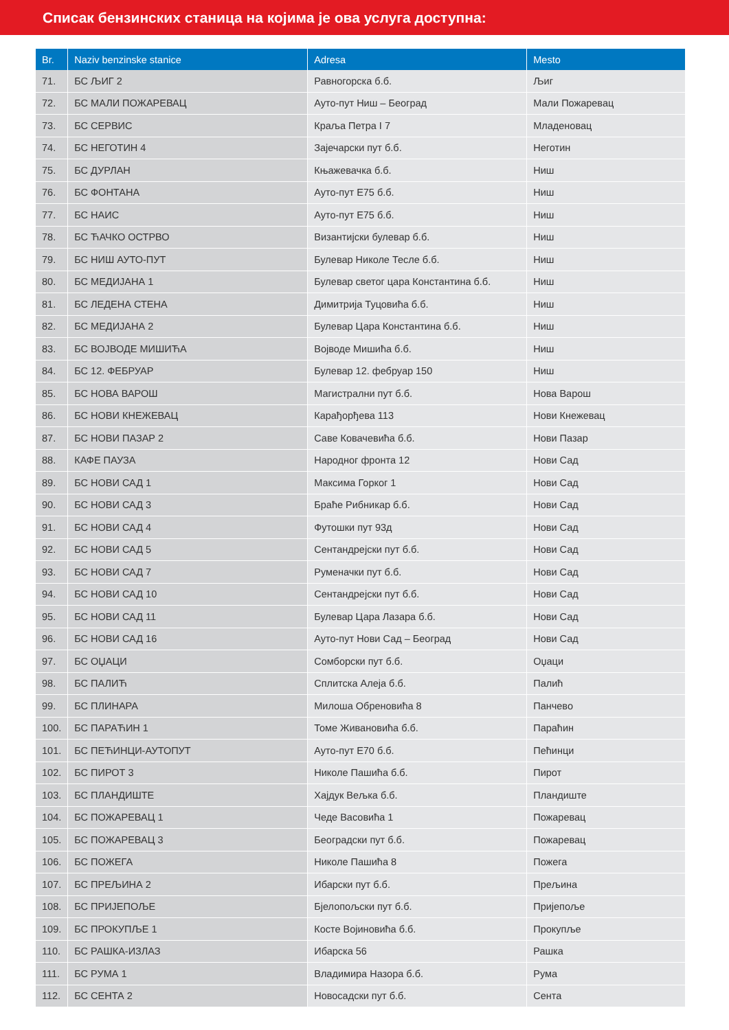Списак бензинских станица на којима је ова услуга доступна:
| Br. | Naziv benzinske stanice | Adresa | Mesto |
| --- | --- | --- | --- |
| 71. | БС ЉИГ 2 | Равногорска б.б. | Љиг |
| 72. | БС МАЛИ ПОЖАРЕВАЦ | Ауто-пут Ниш – Београд | Мали Пожаревац |
| 73. | БС СЕРВИС | Краља Петра I 7 | Младеновац |
| 74. | БС НЕГОТИН 4 | Зајечарски пут б.б. | Неготин |
| 75. | БС ДУРЛАН | Књажевачка б.б. | Ниш |
| 76. | БС ФОНТАНА | Ауто-пут Е75 б.б. | Ниш |
| 77. | БС НАИС | Ауто-пут Е75 б.б. | Ниш |
| 78. | БС ЋАЧКО ОСТРВО | Византијски булевар б.б. | Ниш |
| 79. | БС НИШ АУТО-ПУТ | Булевар Николе Тесле б.б. | Ниш |
| 80. | БС МЕДИЈАНА 1 | Булевар светог цара Константина б.б. | Ниш |
| 81. | БС ЛЕДЕНА СТЕНА | Димитрија Туцовића б.б. | Ниш |
| 82. | БС МЕДИЈАНА 2 | Булевар Цара Константина б.б. | Ниш |
| 83. | БС ВОЈВОДЕ МИШИЋА | Војводе Мишића б.б. | Ниш |
| 84. | БС 12. ФЕБРУАР | Булевар 12. фебруар 150 | Ниш |
| 85. | БС НОВА ВАРОШ | Магистрални пут б.б. | Нова Варош |
| 86. | БС НОВИ КНЕЖЕВАЦ | Карађорђева 113 | Нови Кнежевац |
| 87. | БС НОВИ ПАЗАР 2 | Саве Ковачевића б.б. | Нови Пазар |
| 88. | КАФЕ ПАУЗА | Народног фронта 12 | Нови Сад |
| 89. | БС НОВИ САД 1 | Максима Горког 1 | Нови Сад |
| 90. | БС НОВИ САД 3 | Браће Рибникар б.б. | Нови Сад |
| 91. | БС НОВИ САД 4 | Футошки пут 93д | Нови Сад |
| 92. | БС НОВИ САД 5 | Сентандрејски пут б.б. | Нови Сад |
| 93. | БС НОВИ САД 7 | Руменачки пут б.б. | Нови Сад |
| 94. | БС НОВИ САД 10 | Сентандрејски пут б.б. | Нови Сад |
| 95. | БС НОВИ САД 11 | Булевар Цара Лазара б.б. | Нови Сад |
| 96. | БС НОВИ САД 16 | Ауто-пут Нови Сад – Београд | Нови Сад |
| 97. | БС ОЏАЦИ | Сомборски пут б.б. | Оџаци |
| 98. | БС ПАЛИЋ | Сплитска Алеја б.б. | Палић |
| 99. | БС ПЛИНАРА | Милоша Обреновића 8 | Панчево |
| 100. | БС ПАРАЋИН 1 | Томе Живановића б.б. | Параћин |
| 101. | БС ПЕЋИНЦИ-АУТОПУТ | Ауто-пут Е70 б.б. | Пећинци |
| 102. | БС ПИРОТ 3 | Николе Пашића б.б. | Пирот |
| 103. | БС ПЛАНДИШТЕ | Хајдук Вељка б.б. | Пландиште |
| 104. | БС ПОЖАРЕВАЦ 1 | Чеде Васовића 1 | Пожаревац |
| 105. | БС ПОЖАРЕВАЦ 3 | Београдски пут б.б. | Пожаревац |
| 106. | БС ПОЖЕГА | Николе Пашића 8 | Пожега |
| 107. | БС ПРЕЉИНА 2 | Ибарски пут б.б. | Прељина |
| 108. | БС ПРИЈЕПОЉЕ | Бјелопољски пут б.б. | Пријепоље |
| 109. | БС ПРОКУПЉЕ 1 | Косте Војиновића б.б. | Прокупље |
| 110. | БС РАШКА-ИЗЛАЗ | Ибарска 56 | Рашка |
| 111. | БС РУМА 1 | Владимира Назора б.б. | Рума |
| 112. | БС СЕНТА 2 | Новосадски пут б.б. | Сента |